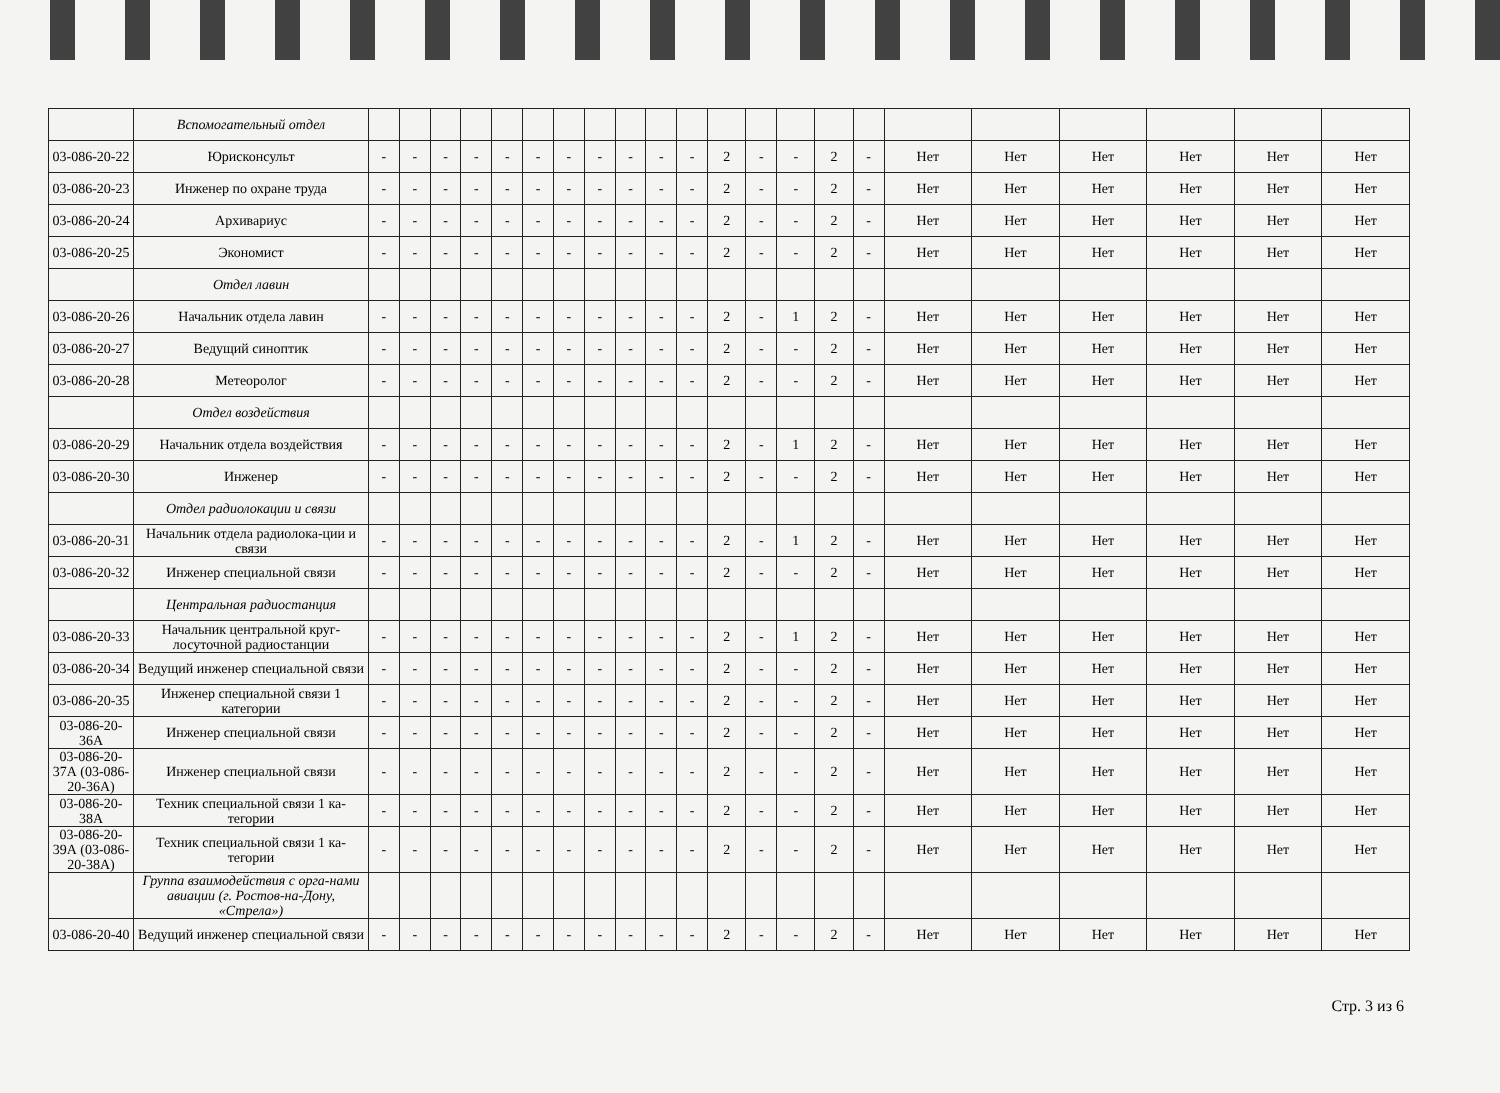| | Вспомогательный отдел | | | | | | | | | | | | | | | | | | | | | | |
| 03-086-20-22 | Юрисконсульт | - | - | - | - | - | - | - | - | - | - | - | 2 | - | - | 2 | - | Нет | Нет | Нет | Нет | Нет | Нет |
| 03-086-20-23 | Инженер по охране труда | - | - | - | - | - | - | - | - | - | - | - | 2 | - | - | 2 | - | Нет | Нет | Нет | Нет | Нет | Нет |
| 03-086-20-24 | Архивариус | - | - | - | - | - | - | - | - | - | - | - | 2 | - | - | 2 | - | Нет | Нет | Нет | Нет | Нет | Нет |
| 03-086-20-25 | Экономист | - | - | - | - | - | - | - | - | - | - | - | 2 | - | - | 2 | - | Нет | Нет | Нет | Нет | Нет | Нет |
| | Отдел лавин | | | | | | | | | | | | | | | | | | | | | | |
| 03-086-20-26 | Начальник отдела лавин | - | - | - | - | - | - | - | - | - | - | - | 2 | - | 1 | 2 | - | Нет | Нет | Нет | Нет | Нет | Нет |
| 03-086-20-27 | Ведущий синоптик | - | - | - | - | - | - | - | - | - | - | - | 2 | - | - | 2 | - | Нет | Нет | Нет | Нет | Нет | Нет |
| 03-086-20-28 | Метеоролог | - | - | - | - | - | - | - | - | - | - | - | 2 | - | - | 2 | - | Нет | Нет | Нет | Нет | Нет | Нет |
| | Отдел воздействия | | | | | | | | | | | | | | | | | | | | | | |
| 03-086-20-29 | Начальник отдела воздействия | - | - | - | - | - | - | - | - | - | - | - | 2 | - | 1 | 2 | - | Нет | Нет | Нет | Нет | Нет | Нет |
| 03-086-20-30 | Инженер | - | - | - | - | - | - | - | - | - | - | - | 2 | - | - | 2 | - | Нет | Нет | Нет | Нет | Нет | Нет |
| | Отдел радиолокации и связи | | | | | | | | | | | | | | | | | | | | | | |
| 03-086-20-31 | Начальник отдела радиолока-ции и связи | - | - | - | - | - | - | - | - | - | - | - | 2 | - | 1 | 2 | - | Нет | Нет | Нет | Нет | Нет | Нет |
| 03-086-20-32 | Инженер специальной связи | - | - | - | - | - | - | - | - | - | - | - | 2 | - | - | 2 | - | Нет | Нет | Нет | Нет | Нет | Нет |
| | Центральная радиостанция | | | | | | | | | | | | | | | | | | | | | | |
| 03-086-20-33 | Начальник центральной круг-лосуточной радиостанции | - | - | - | - | - | - | - | - | - | - | - | 2 | - | 1 | 2 | - | Нет | Нет | Нет | Нет | Нет | Нет |
| 03-086-20-34 | Ведущий инженер специальной связи | - | - | - | - | - | - | - | - | - | - | - | 2 | - | - | 2 | - | Нет | Нет | Нет | Нет | Нет | Нет |
| 03-086-20-35 | Инженер специальной связи 1 категории | - | - | - | - | - | - | - | - | - | - | - | 2 | - | - | 2 | - | Нет | Нет | Нет | Нет | Нет | Нет |
| 03-086-20-36А | Инженер специальной связи | - | - | - | - | - | - | - | - | - | - | - | 2 | - | - | 2 | - | Нет | Нет | Нет | Нет | Нет | Нет |
| 03-086-20-37А (03-086-20-36А) | Инженер специальной связи | - | - | - | - | - | - | - | - | - | - | - | 2 | - | - | 2 | - | Нет | Нет | Нет | Нет | Нет | Нет |
| 03-086-20-38А | Техник специальной связи 1 ка-тегории | - | - | - | - | - | - | - | - | - | - | - | 2 | - | - | 2 | - | Нет | Нет | Нет | Нет | Нет | Нет |
| 03-086-20-39А (03-086-20-38А) | Техник специальной связи 1 ка-тегории | - | - | - | - | - | - | - | - | - | - | - | 2 | - | - | 2 | - | Нет | Нет | Нет | Нет | Нет | Нет |
| | Группа взаимодействия с орга-нами авиации (г. Ростов-на-Дону, «Стрела») | | | | | | | | | | | | | | | | | | | | | | |
| 03-086-20-40 | Ведущий инженер специальной связи | - | - | - | - | - | - | - | - | - | - | - | 2 | - | - | 2 | - | Нет | Нет | Нет | Нет | Нет | Нет |
Стр. 3 из 6